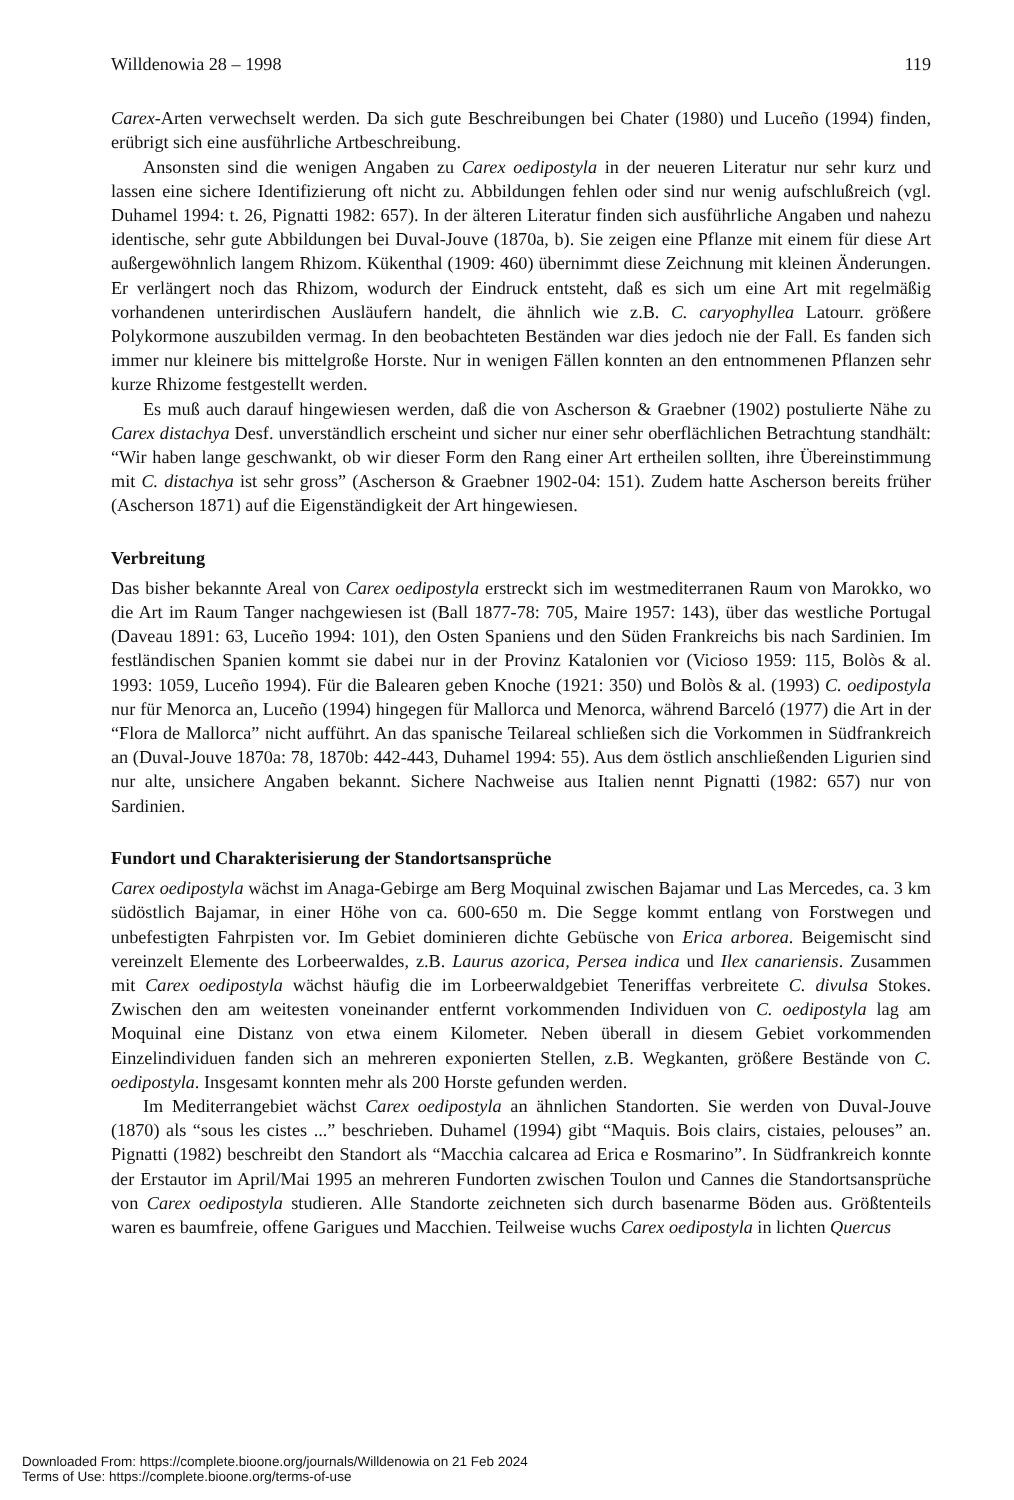Willdenowia 28 – 1998 119
Carex-Arten verwechselt werden. Da sich gute Beschreibungen bei Chater (1980) und Luceño (1994) finden, erübrigt sich eine ausführliche Artbeschreibung.
Ansonsten sind die wenigen Angaben zu Carex oedipostyla in der neueren Literatur nur sehr kurz und lassen eine sichere Identifizierung oft nicht zu. Abbildungen fehlen oder sind nur wenig aufschlußreich (vgl. Duhamel 1994: t. 26, Pignatti 1982: 657). In der älteren Literatur finden sich ausführliche Angaben und nahezu identische, sehr gute Abbildungen bei Duval-Jouve (1870a, b). Sie zeigen eine Pflanze mit einem für diese Art außergewöhnlich langem Rhizom. Kükenthal (1909: 460) übernimmt diese Zeichnung mit kleinen Änderungen. Er verlängert noch das Rhizom, wodurch der Eindruck entsteht, daß es sich um eine Art mit regelmäßig vorhandenen unterirdischen Ausläufern handelt, die ähnlich wie z.B. C. caryophyllea Latourr. größere Polykormone auszubilden vermag. In den beobachteten Beständen war dies jedoch nie der Fall. Es fanden sich immer nur kleinere bis mittelgroße Horste. Nur in wenigen Fällen konnten an den entnommenen Pflanzen sehr kurze Rhizome festgestellt werden.
Es muß auch darauf hingewiesen werden, daß die von Ascherson & Graebner (1902) postulierte Nähe zu Carex distachya Desf. unverständlich erscheint und sicher nur einer sehr oberflächlichen Betrachtung standhält: “Wir haben lange geschwankt, ob wir dieser Form den Rang einer Art ertheilen sollten, ihre Übereinstimmung mit C. distachya ist sehr gross” (Ascherson & Graebner 1902-04: 151). Zudem hatte Ascherson bereits früher (Ascherson 1871) auf die Eigenständigkeit der Art hingewiesen.
Verbreitung
Das bisher bekannte Areal von Carex oedipostyla erstreckt sich im westmediterranen Raum von Marokko, wo die Art im Raum Tanger nachgewiesen ist (Ball 1877-78: 705, Maire 1957: 143), über das westliche Portugal (Daveau 1891: 63, Luceño 1994: 101), den Osten Spaniens und den Süden Frankreichs bis nach Sardinien. Im festländischen Spanien kommt sie dabei nur in der Provinz Katalonien vor (Vicioso 1959: 115, Bolòs & al. 1993: 1059, Luceño 1994). Für die Balearen geben Knoche (1921: 350) und Bolòs & al. (1993) C. oedipostyla nur für Menorca an, Luceño (1994) hingegen für Mallorca und Menorca, während Barceló (1977) die Art in der “Flora de Mallorca” nicht aufführt. An das spanische Teilareal schließen sich die Vorkommen in Südfrankreich an (Duval-Jouve 1870a: 78, 1870b: 442-443, Duhamel 1994: 55). Aus dem östlich anschließenden Ligurien sind nur alte, unsichere Angaben bekannt. Sichere Nachweise aus Italien nennt Pignatti (1982: 657) nur von Sardinien.
Fundort und Charakterisierung der Standortsansprüche
Carex oedipostyla wächst im Anaga-Gebirge am Berg Moquinal zwischen Bajamar und Las Mercedes, ca. 3 km südöstlich Bajamar, in einer Höhe von ca. 600-650 m. Die Segge kommt entlang von Forstwegen und unbefestigten Fahrpisten vor. Im Gebiet dominieren dichte Gebüsche von Erica arborea. Beigemischt sind vereinzelt Elemente des Lorbeerwaldes, z.B. Laurus azorica, Persea indica und Ilex canariensis. Zusammen mit Carex oedipostyla wächst häufig die im Lorbeerwaldgebiet Teneriffas verbreitete C. divulsa Stokes. Zwischen den am weitesten voneinander entfernt vorkommenden Individuen von C. oedipostyla lag am Moquinal eine Distanz von etwa einem Kilometer. Neben überall in diesem Gebiet vorkommenden Einzelindividuen fanden sich an mehreren exponierten Stellen, z.B. Wegkanten, größere Bestände von C. oedipostyla. Insgesamt konnten mehr als 200 Horste gefunden werden.
Im Mediterrangebiet wächst Carex oedipostyla an ähnlichen Standorten. Sie werden von Duval-Jouve (1870) als “sous les cistes ...” beschrieben. Duhamel (1994) gibt “Maquis. Bois clairs, cistaies, pelouses” an. Pignatti (1982) beschreibt den Standort als “Macchia calcarea ad Erica e Rosmarino”. In Südfrankreich konnte der Erstautor im April/Mai 1995 an mehreren Fundorten zwischen Toulon und Cannes die Standortsansprüche von Carex oedipostyla studieren. Alle Standorte zeichneten sich durch basenarme Böden aus. Größtenteils waren es baumfreie, offene Garigues und Macchien. Teilweise wuchs Carex oedipostyla in lichten Quercus
Downloaded From: https://complete.bioone.org/journals/Willdenowia on 21 Feb 2024
Terms of Use: https://complete.bioone.org/terms-of-use